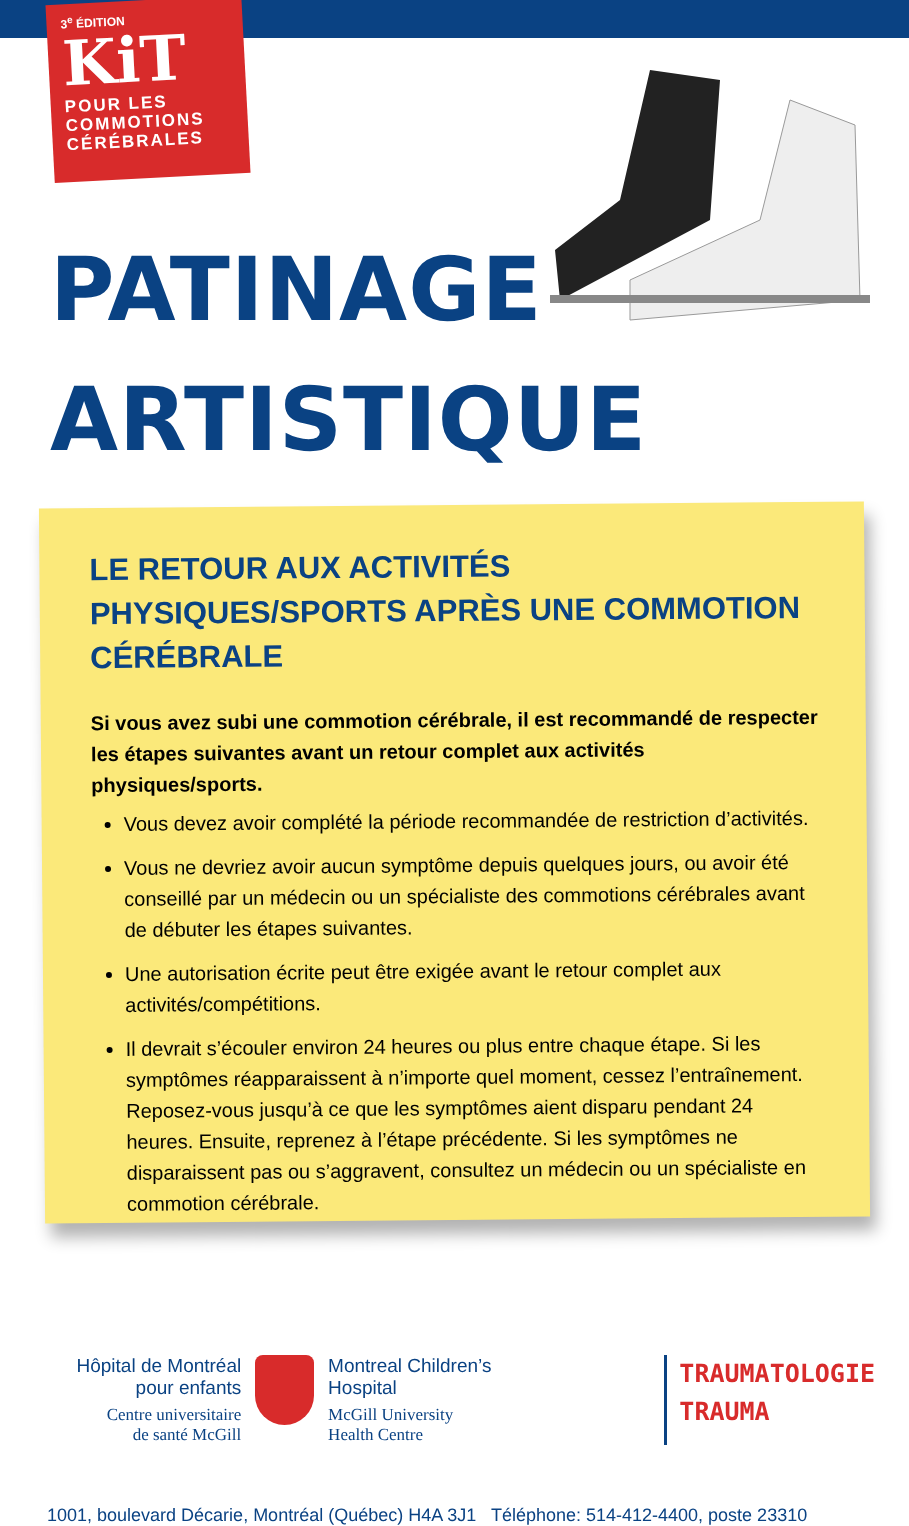3<sup>e</sup> ÉDITION
KiT
POUR LES
COMMOTIONS
CÉRÉBRALES
PATINAGE
ARTISTIQUE
LE RETOUR AUX ACTIVITÉS PHYSIQUES/SPORTS APRÈS UNE COMMOTION CÉRÉBRALE
Si vous avez subi une commotion cérébrale, il est recommandé de respecter les étapes suivantes avant un retour complet aux activités physiques/sports.
Vous devez avoir complété la période recommandée de restriction d’activités.
Vous ne devriez avoir aucun symptôme depuis quelques jours, ou avoir été conseillé par un médecin ou un spécialiste des commotions cérébrales avant de débuter les étapes suivantes.
Une autorisation écrite peut être exigée avant le retour complet aux activités/compétitions.
Il devrait s’écouler environ 24 heures ou plus entre chaque étape. Si les symptômes réapparaissent à n’importe quel moment, cessez l’entraînement. Reposez-vous jusqu’à ce que les symptômes aient disparu pendant 24 heures. Ensuite, reprenez à l’étape précédente. Si les symptômes ne disparaissent pas ou s’aggravent, consultez un médecin ou un spécialiste en commotion cérébrale.
Hôpital de Montréal
pour enfants
Centre universitaire
de santé McGill
Montreal Children’s
Hospital
McGill University
Health Centre
TRAUMATOLOGIE
TRAUMA
1001, boulevard Décarie, Montréal (Québec) H4A 3J1 Téléphone: 514-412-4400, poste 23310